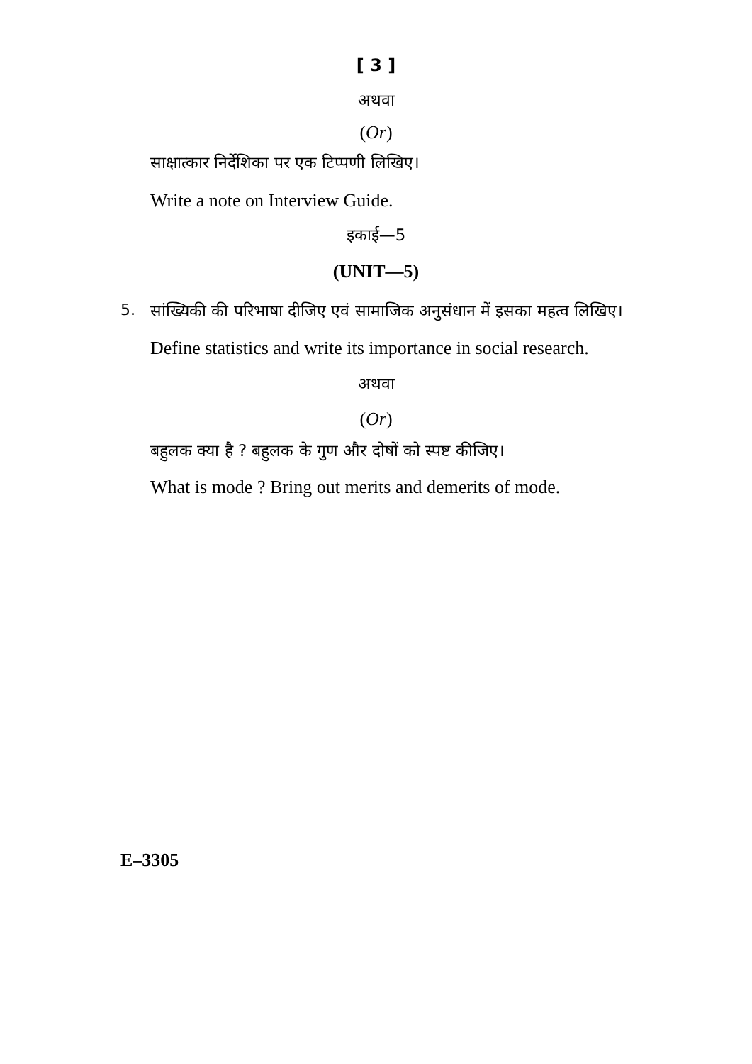[ 3 ]
अथवा
(Or)
साक्षात्कार निर्देशिका पर एक टिप्पणी लिखिए।
Write a note on Interview Guide.
इकाई—5
(UNIT—5)
5.
सांख्यिकी की परिभाषा दीजिए एवं सामाजिक अनुसंधान में इसका महत्व लिखिए।
Define statistics and write its importance in social research.
अथवा
(Or)
बहुलक क्या है ? बहुलक के गुण और दोषों को स्पष्ट कीजिए।
What is mode ? Bring out merits and demerits of mode.
E–3305